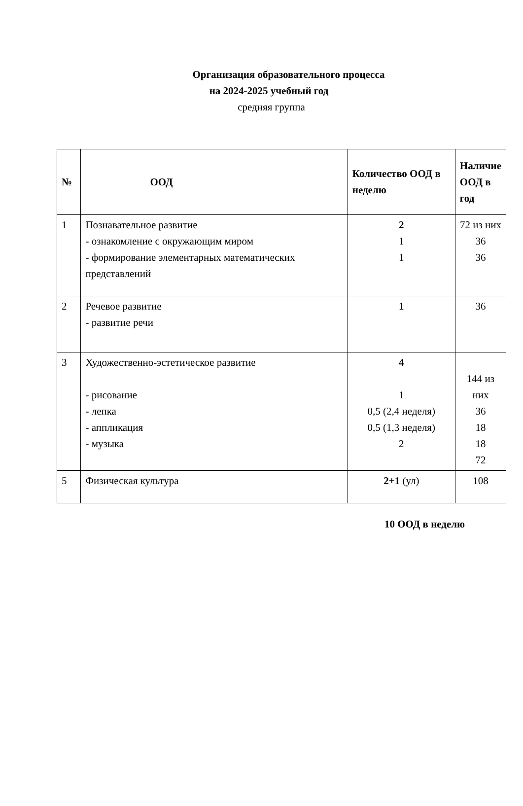Организация образовательного процесса
на 2024-2025 учебный год
средняя группа
| № | ООД | Количество ООД в неделю | Наличие ООД в год |
| --- | --- | --- | --- |
| 1 | Познавательное развитие - ознакомление с окружающим миром - формирование элементарных математических представлений | 2 1 1 | 72 из них 36 36 |
| 2 | Речевое развитие - развитие речи | 1 | 36 |
| 3 | Художественно-эстетическое развитие - рисование - лепка - аппликация - музыка | 4 1 0,5 (2,4 неделя) 0,5 (1,3 неделя) 2 | 144 из них 36 18 18 72 |
| 5 | Физическая культура | 2+1 (ул) | 108 |
10 ООД в неделю